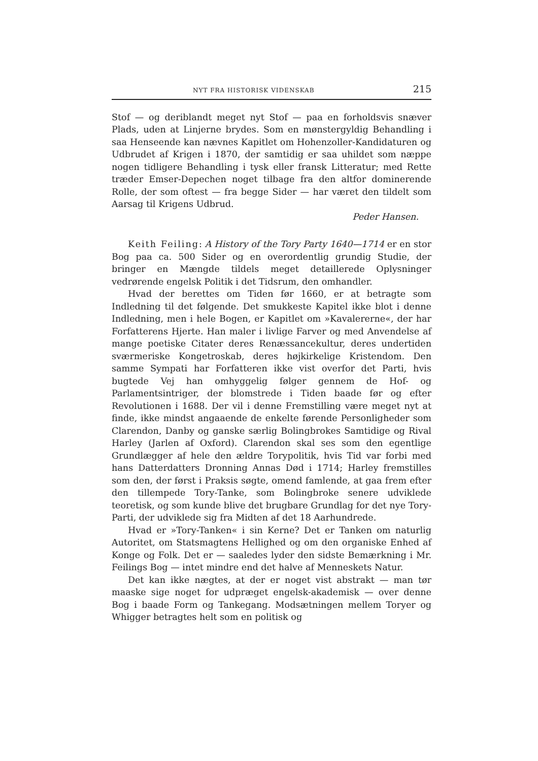NYT FRA HISTORISK VIDENSKAB 215
Stof — og deriblandt meget nyt Stof — paa en forholdsvis snæver Plads, uden at Linjerne brydes. Som en mønstergyldig Behandling i saa Henseende kan nævnes Kapitlet om Hohenzoller-Kandidaturen og Udbrudet af Krigen i 1870, der samtidig er saa uhildet som næppe nogen tidligere Behandling i tysk eller fransk Litteratur; med Rette træder Emser-Depechen noget tilbage fra den altfor dominerende Rolle, der som oftest — fra begge Sider — har været den tildelt som Aarsag til Krigens Udbrud.
Peder Hansen.
Keith Feiling: A History of the Tory Party 1640—1714 er en stor Bog paa ca. 500 Sider og en overordentlig grundig Studie, der bringer en Mængde tildels meget detaillerede Oplysninger vedrørende engelsk Politik i det Tidsrum, den omhandler.
Hvad der berettes om Tiden før 1660, er at betragte som Indledning til det følgende. Det smukkeste Kapitel ikke blot i denne Indledning, men i hele Bogen, er Kapitlet om »Kavalererne«, der har Forfatterens Hjerte. Han maler i livlige Farver og med Anvendelse af mange poetiske Citater deres Renæssancekultur, deres undertiden sværmeriske Kongetroskab, deres højkirkelige Kristendom. Den samme Sympati har Forfatteren ikke vist overfor det Parti, hvis bugtede Vej han omhyggelig følger gennem de Hof- og Parlamentsintriger, der blomstrede i Tiden baade før og efter Revolutionen i 1688. Der vil i denne Fremstilling være meget nyt at finde, ikke mindst angaaende de enkelte førende Personligheder som Clarendon, Danby og ganske særlig Bolingbrokes Samtidige og Rival Harley (Jarlen af Oxford). Clarendon skal ses som den egentlige Grundlægger af hele den ældre Torypolitik, hvis Tid var forbi med hans Datterdatters Dronning Annas Død i 1714; Harley fremstilles som den, der først i Praksis søgte, omend famlende, at gaa frem efter den tillempede Tory-Tanke, som Bolingbroke senere udviklede teoretisk, og som kunde blive det brugbare Grundlag for det nye Tory-Parti, der udviklede sig fra Midten af det 18 Aarhundrede.
Hvad er »Tory-Tanken« i sin Kerne? Det er Tanken om naturlig Autoritet, om Statsmagtens Hellighed og om den organiske Enhed af Konge og Folk. Det er — saaledes lyder den sidste Bemærkning i Mr. Feilings Bog — intet mindre end det halve af Menneskets Natur.
Det kan ikke nægtes, at der er noget vist abstrakt — man tør maaske sige noget for udpræget engelsk-akademisk — over denne Bog i baade Form og Tankegang. Modsætningen mellem Toryer og Whigger betragtes helt som en politisk og